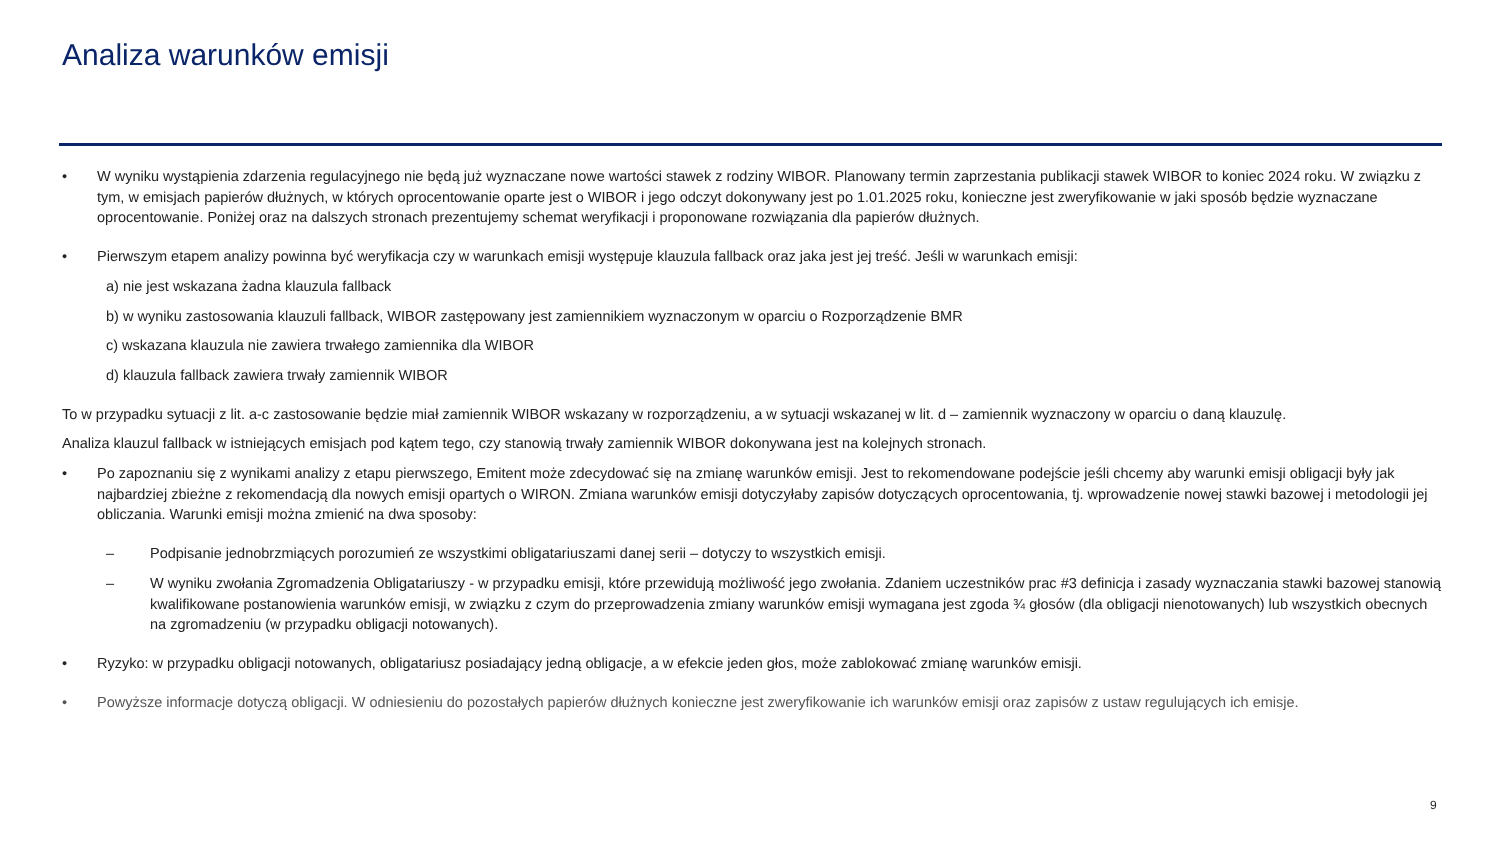Analiza warunków emisji
• W wyniku wystąpienia zdarzenia regulacyjnego nie będą już wyznaczane nowe wartości stawek z rodziny WIBOR. Planowany termin zaprzestania publikacji stawek WIBOR to koniec 2024 roku. W związku z tym, w emisjach papierów dłużnych, w których oprocentowanie oparte jest o WIBOR i jego odczyt dokonywany jest po 1.01.2025 roku, konieczne jest zweryfikowanie w jaki sposób będzie wyznaczane oprocentowanie. Poniżej oraz na dalszych stronach prezentujemy schemat weryfikacji i proponowane rozwiązania dla papierów dłużnych.
• Pierwszym etapem analizy powinna być weryfikacja czy w warunkach emisji występuje klauzula fallback oraz jaka jest jej treść. Jeśli w warunkach emisji:
a) nie jest wskazana żadna klauzula fallback
b) w wyniku zastosowania klauzuli fallback, WIBOR zastępowany jest zamiennikiem wyznaczonym w oparciu o Rozporządzenie BMR
c) wskazana klauzula nie zawiera trwałego zamiennika dla WIBOR
d) klauzula fallback zawiera trwały zamiennik WIBOR
To w przypadku sytuacji z lit. a-c zastosowanie będzie miał zamiennik WIBOR wskazany w rozporządzeniu, a w sytuacji wskazanej w lit. d – zamiennik wyznaczony w oparciu o daną klauzulę.
Analiza klauzul fallback w istniejących emisjach pod kątem tego, czy stanowią trwały zamiennik WIBOR dokonywana jest na kolejnych stronach.
• Po zapoznaniu się z wynikami analizy z etapu pierwszego, Emitent może zdecydować się na zmianę warunków emisji. Jest to rekomendowane podejście jeśli chcemy aby warunki emisji obligacji były jak najbardziej zbieżne z rekomendacją dla nowych emisji opartych o WIRON. Zmiana warunków emisji dotyczyłaby zapisów dotyczących oprocentowania, tj. wprowadzenie nowej stawki bazowej i metodologii jej obliczania. Warunki emisji można zmienić na dwa sposoby:
– Podpisanie jednobrzmiących porozumień ze wszystkimi obligatariuszami danej serii – dotyczy to wszystkich emisji.
– W wyniku zwołania Zgromadzenia Obligatariuszy - w przypadku emisji, które przewidują możliwość jego zwołania. Zdaniem uczestników prac #3 definicja i zasady wyznaczania stawki bazowej stanowią kwalifikowane postanowienia warunków emisji, w związku z czym do przeprowadzenia zmiany warunków emisji wymagana jest zgoda ¾ głosów (dla obligacji nienotowanych) lub wszystkich obecnych na zgromadzeniu (w przypadku obligacji notowanych).
• Ryzyko: w przypadku obligacji notowanych, obligatariusz posiadający jedną obligacje, a w efekcie jeden głos, może zablokować zmianę warunków emisji.
• Powyższe informacje dotyczą obligacji. W odniesieniu do pozostałych papierów dłużnych konieczne jest zweryfikowanie ich warunków emisji oraz zapisów z ustaw regulujących ich emisje.
9